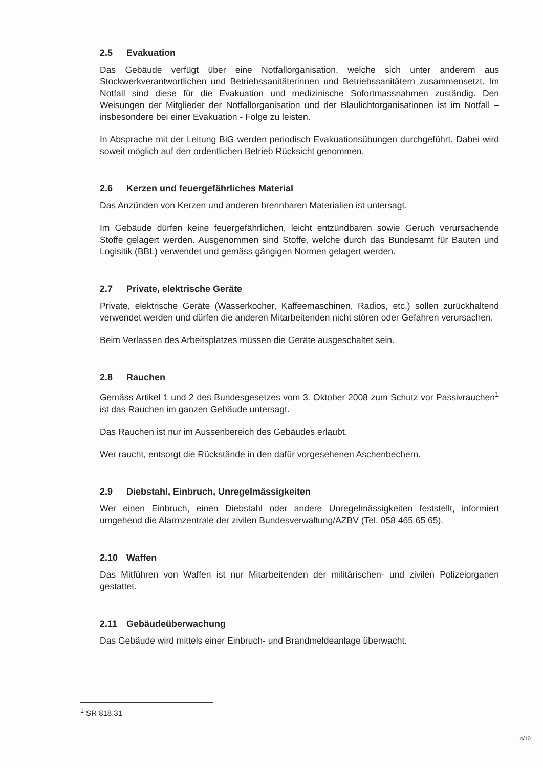2.5 Evakuation
Das Gebäude verfügt über eine Notfallorganisation, welche sich unter anderem aus Stockwerkverantwortlichen und Betriebssanitäterinnen und Betriebssanitätern zusammensetzt. Im Notfall sind diese für die Evakuation und medizinische Sofortmassnahmen zuständig. Den Weisungen der Mitglieder der Notfallorganisation und der Blaulichtorganisationen ist im Notfall – insbesondere bei einer Evakuation - Folge zu leisten.
In Absprache mit der Leitung BiG werden periodisch Evakuationsübungen durchgeführt. Dabei wird soweit möglich auf den ordentlichen Betrieb Rücksicht genommen.
2.6 Kerzen und feuergefährliches Material
Das Anzünden von Kerzen und anderen brennbaren Materialien ist untersagt.
Im Gebäude dürfen keine feuergefährlichen, leicht entzündbaren sowie Geruch verursachende Stoffe gelagert werden. Ausgenommen sind Stoffe, welche durch das Bundesamt für Bauten und Logisitik (BBL) verwendet und gemäss gängigen Normen gelagert werden.
2.7 Private, elektrische Geräte
Private, elektrische Geräte (Wasserkocher, Kaffeemaschinen, Radios, etc.) sollen zurückhaltend verwendet werden und dürfen die anderen Mitarbeitenden nicht stören oder Gefahren verursachen.
Beim Verlassen des Arbeitsplatzes müssen die Geräte ausgeschaltet sein.
2.8 Rauchen
Gemäss Artikel 1 und 2 des Bundesgesetzes vom 3. Oktober 2008 zum Schutz vor Passivrauchen<sup>1</sup> ist das Rauchen im ganzen Gebäude untersagt.
Das Rauchen ist nur im Aussenbereich des Gebäudes erlaubt.
Wer raucht, entsorgt die Rückstände in den dafür vorgesehenen Aschenbechern.
2.9 Diebstahl, Einbruch, Unregelmässigkeiten
Wer einen Einbruch, einen Diebstahl oder andere Unregelmässigkeiten feststellt, informiert umgehend die Alarmzentrale der zivilen Bundesverwaltung/AZBV (Tel. 058 465 65 65).
2.10 Waffen
Das Mitführen von Waffen ist nur Mitarbeitenden der militärischen- und zivilen Polizeiorganen gestattet.
2.11 Gebäudeüberwachung
Das Gebäude wird mittels einer Einbruch- und Brandmeldeanlage überwacht.
<sup>1</sup> SR 818.31
4/10